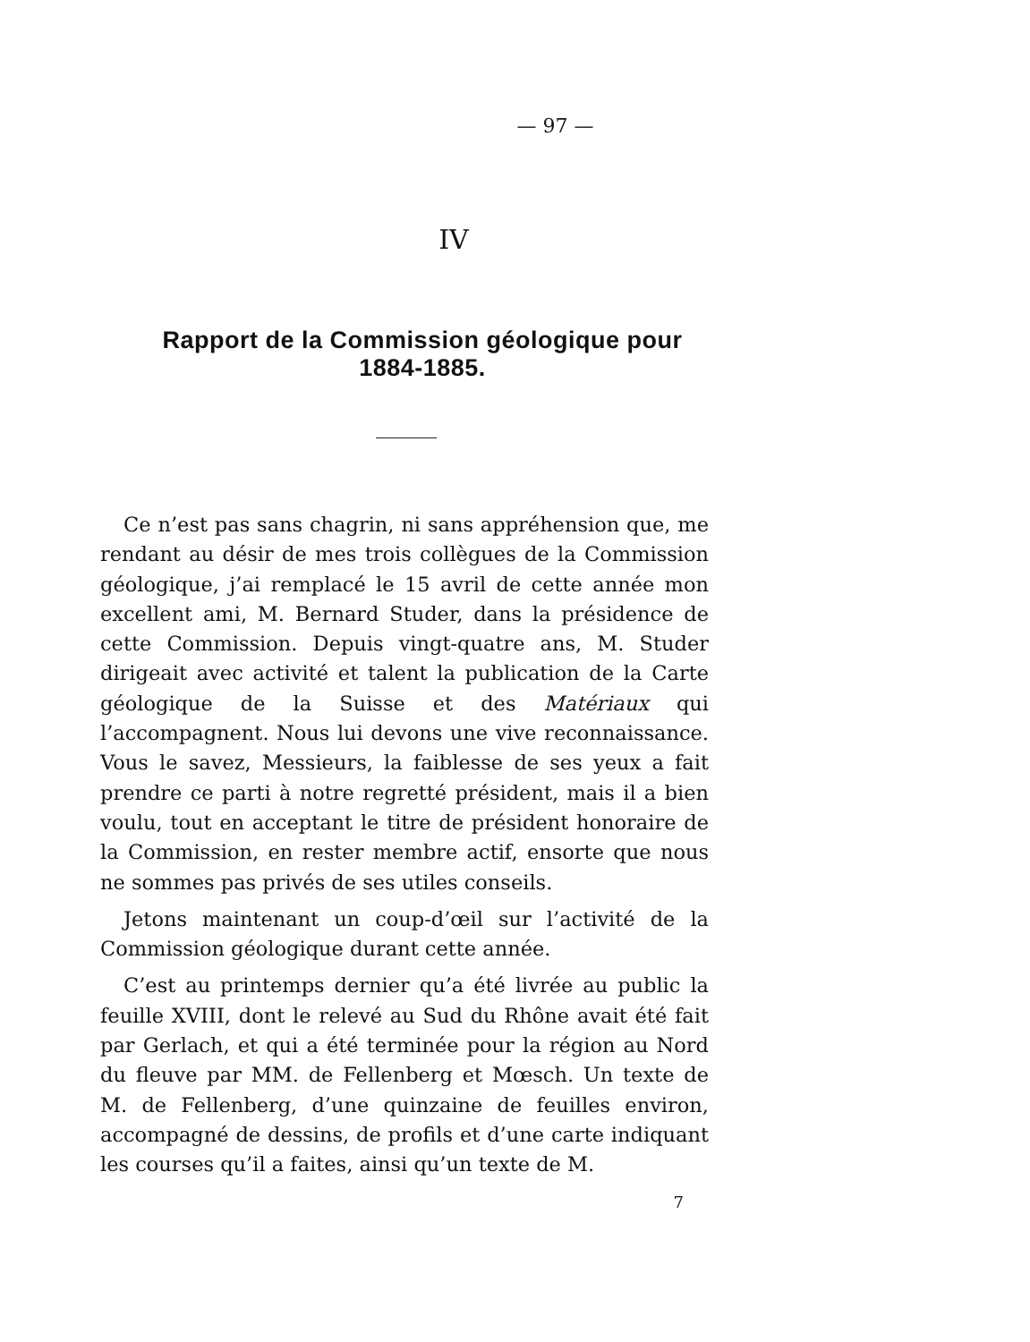— 97 —
IV
Rapport de la Commission géologique pour 1884-1885.
Ce n’est pas sans chagrin, ni sans appréhension que, me rendant au désir de mes trois collègues de la Commission géologique, j’ai remplacé le 15 avril de cette année mon excellent ami, M. Bernard Studer, dans la présidence de cette Commission. Depuis vingt-quatre ans, M. Studer dirigeait avec activité et talent la publication de la Carte géologique de la Suisse et des Matériaux qui l’accompagnent. Nous lui devons une vive reconnaissance. Vous le savez, Messieurs, la faiblesse de ses yeux a fait prendre ce parti à notre regretté président, mais il a bien voulu, tout en acceptant le titre de président honoraire de la Commission, en rester membre actif, ensorte que nous ne sommes pas privés de ses utiles conseils.
Jetons maintenant un coup-d’œil sur l’activité de la Commission géologique durant cette année.
C’est au printemps dernier qu’a été livrée au public la feuille XVIII, dont le relevé au Sud du Rhône avait été fait par Gerlach, et qui a été terminée pour la région au Nord du fleuve par MM. de Fellenberg et Mœsch. Un texte de M. de Fellenberg, d’une quinzaine de feuilles environ, accompagné de dessins, de profils et d’une carte indiquant les courses qu’il a faites, ainsi qu’un texte de M.
7